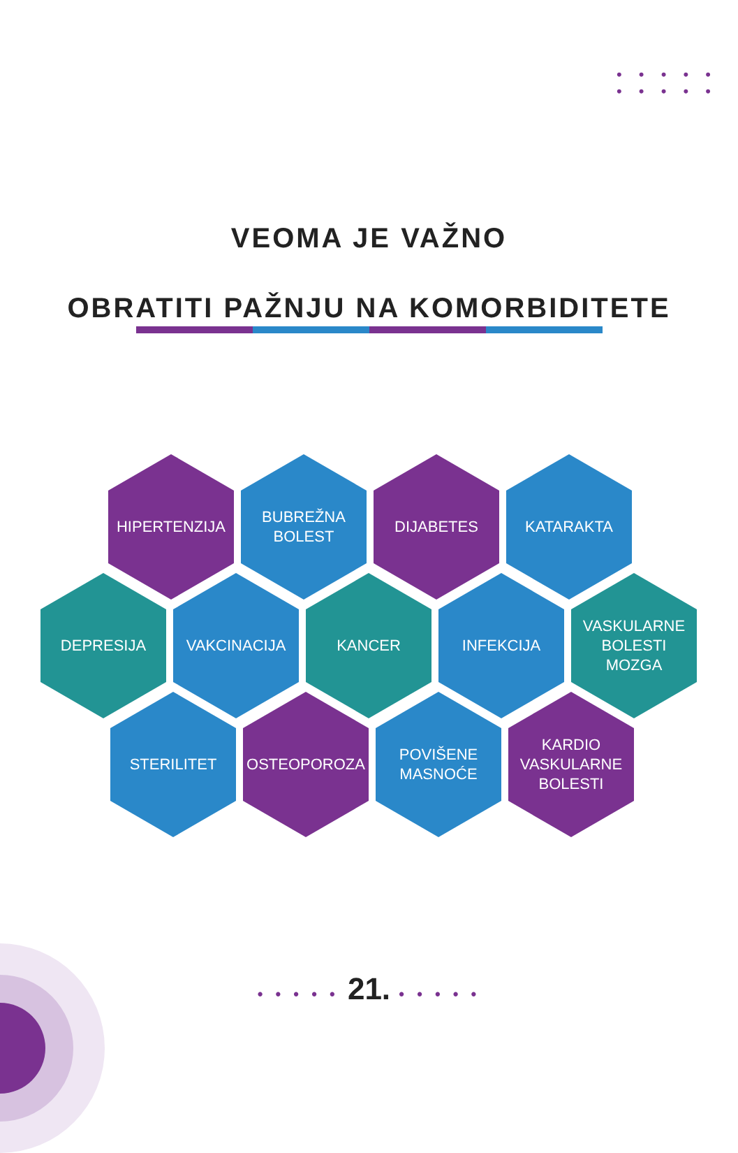• • • • •
• • • • •
VEOMA JE VAŽNO
OBRATITI PAŽNJU NA KOMORBIDITETE
HIPERTENZIJA BUBREŽNA
BOLEST
DIJABETES KATARAKTA
DEPRESIJA VAKCINACIJA KANCER INFEKCIJA VASKULARNE
BOLESTI
MOZGA
STERILITET OSTEOPOROZA POVIŠENE
MASNOĆE
KARDIO
VASKULARNE
BOLESTI
• • • • • 21. • • • • •